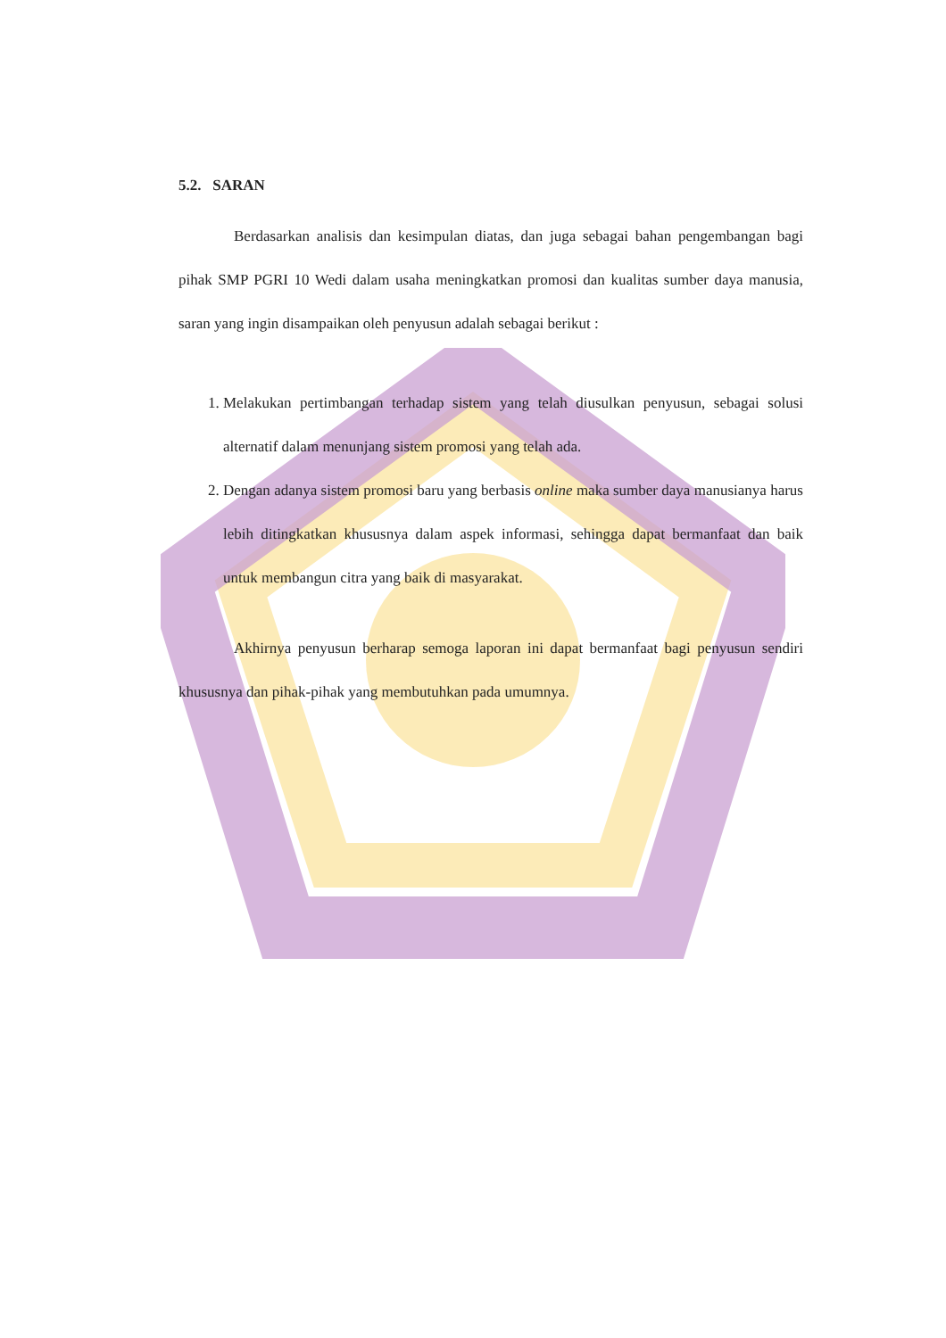5.2. SARAN
Berdasarkan analisis dan kesimpulan diatas, dan juga sebagai bahan pengembangan bagi pihak SMP PGRI 10 Wedi dalam usaha meningkatkan promosi dan kualitas sumber daya manusia, saran yang ingin disampaikan oleh penyusun adalah sebagai berikut :
1. Melakukan pertimbangan terhadap sistem yang telah diusulkan penyusun, sebagai solusi alternatif dalam menunjang sistem promosi yang telah ada.
2. Dengan adanya sistem promosi baru yang berbasis online maka sumber daya manusianya harus lebih ditingkatkan khususnya dalam aspek informasi, sehingga dapat bermanfaat dan baik untuk membangun citra yang baik di masyarakat.
Akhirnya penyusun berharap semoga laporan ini dapat bermanfaat bagi penyusun sendiri khususnya dan pihak-pihak yang membutuhkan pada umumnya.